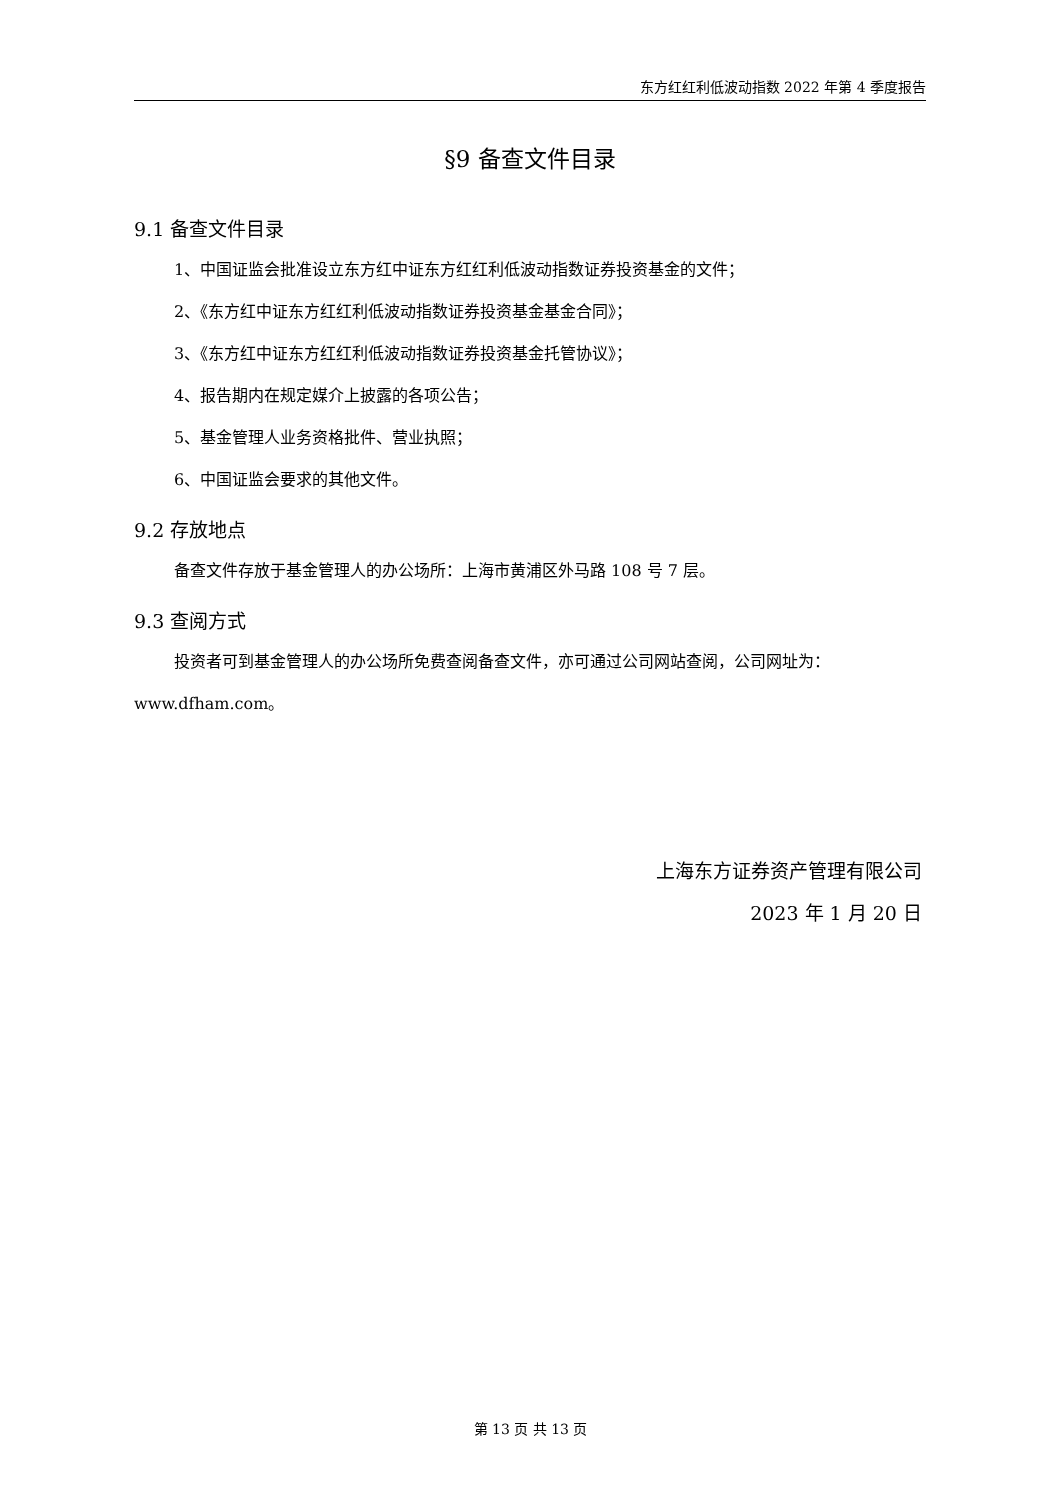东方红红利低波动指数 2022 年第 4 季度报告
§9 备查文件目录
9.1 备查文件目录
1、中国证监会批准设立东方红中证东方红红利低波动指数证券投资基金的文件；
2、《东方红中证东方红红利低波动指数证券投资基金基金合同》；
3、《东方红中证东方红红利低波动指数证券投资基金托管协议》；
4、报告期内在规定媒介上披露的各项公告；
5、基金管理人业务资格批件、营业执照；
6、中国证监会要求的其他文件。
9.2 存放地点
备查文件存放于基金管理人的办公场所：上海市黄浦区外马路 108 号 7 层。
9.3 查阅方式
投资者可到基金管理人的办公场所免费查阅备查文件，亦可通过公司网站查阅，公司网址为：www.dfham.com。
上海东方证券资产管理有限公司
2023 年 1 月 20 日
第 13 页 共 13 页